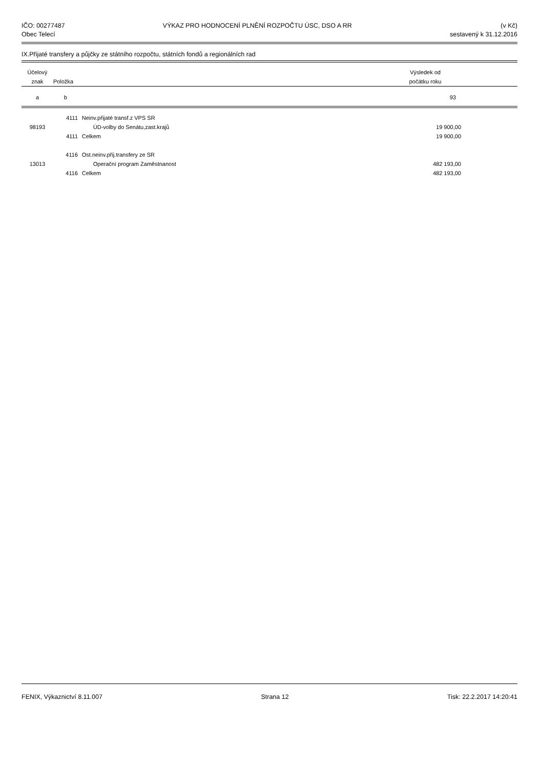IČO: 00277487
Obec Telecí
VÝKAZ PRO HODNOCENÍ PLNĚNÍ ROZPOČTU ÚSC, DSO A RR
(v Kč)
sestavený k 31.12.2016
IX.Přijaté transfery a půjčky ze státního rozpočtu, státních fondů a regionálních rad
| Účelový znak | Položka | | Výsledek od počátku roku | |
| --- | --- | --- | --- | --- |
| a | b | | 93 | |
| | 4111 | Neinv.přijaté transf.z VPS SR | | |
| 98193 | | ÚD-volby do Senátu,zast.krajů | 19 900,00 | |
| | 4111 | Celkem | 19 900,00 | |
| | 4116 | Ost.neinv.přij.transfery ze SR | | |
| 13013 | | Operační program Zaměstnanost | 482 193,00 | |
| | 4116 | Celkem | 482 193,00 | |
FENIX, Výkaznictví 8.11.007 Strana 12 Tisk: 22.2.2017 14:20:41